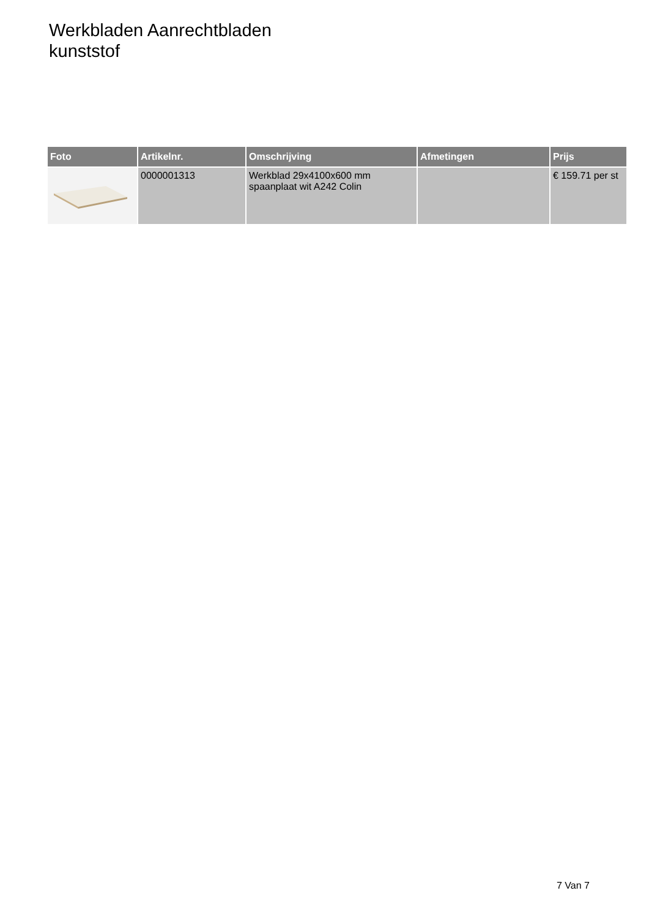Werkbladen Aanrechtbladen
kunststof
| Foto | Artikelnr. | Omschrijving | Afmetingen | Prijs |
| --- | --- | --- | --- | --- |
| | 0000001313 | Werkblad 29x4100x600 mm spaanplaat wit A242 Colin | | € 159.71 per st |
7 Van 7